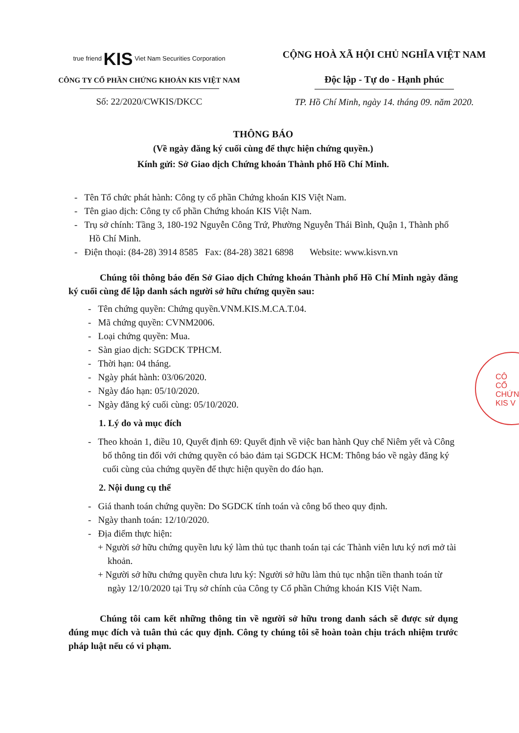true friend KIS Viet Nam Securities Corporation
CÔNG TY CỔ PHẦN CHỨNG KHOÁN KIS VIỆT NAM
Số: 22/2020/CWKIS/DKCC
CỘNG HOÀ XÃ HỘI CHỦ NGHĨA VIỆT NAM
Độc lập - Tự do - Hạnh phúc
TP. Hồ Chí Minh, ngày 14. tháng 09. năm 2020.
THÔNG BÁO
(Về ngày đăng ký cuối cùng để thực hiện chứng quyền.)
Kính gửi: Sở Giao dịch Chứng khoán Thành phố Hồ Chí Minh.
- Tên Tổ chức phát hành: Công ty cổ phần Chứng khoán KIS Việt Nam.
- Tên giao dịch: Công ty cổ phần Chứng khoán KIS Việt Nam.
- Trụ sở chính: Tầng 3, 180-192 Nguyễn Công Trứ, Phường Nguyễn Thái Bình, Quận 1, Thành phố Hồ Chí Minh.
- Điện thoại: (84-28) 3914 8585 Fax: (84-28) 3821 6898 Website: www.kisvn.vn
Chúng tôi thông báo đến Sở Giao dịch Chứng khoán Thành phố Hồ Chí Minh ngày đăng ký cuối cùng để lập danh sách người sở hữu chứng quyền sau:
- Tên chứng quyền: Chứng quyền.VNM.KIS.M.CA.T.04.
- Mã chứng quyền: CVNM2006.
- Loại chứng quyền: Mua.
- Sàn giao dịch: SGDCK TPHCM.
- Thời hạn: 04 tháng.
- Ngày phát hành: 03/06/2020.
- Ngày đáo hạn: 05/10/2020.
- Ngày đăng ký cuối cùng: 05/10/2020.
1. Lý do và mục đích
- Theo khoản 1, điều 10, Quyết định 69: Quyết định về việc ban hành Quy chế Niêm yết và Công bố thông tin đối với chứng quyền có bảo đảm tại SGDCK HCM: Thông báo về ngày đăng ký cuối cùng của chứng quyền để thực hiện quyền do đáo hạn.
2. Nội dung cụ thể
- Giá thanh toán chứng quyền: Do SGDCK tính toán và công bố theo quy định.
- Ngày thanh toán: 12/10/2020.
- Địa điểm thực hiện:
+ Người sở hữu chứng quyền lưu ký làm thủ tục thanh toán tại các Thành viên lưu ký nơi mở tài khoản.
+ Người sở hữu chứng quyền chưa lưu ký: Người sở hữu làm thủ tục nhận tiền thanh toán từ ngày 12/10/2020 tại Trụ sở chính của Công ty Cổ phần Chứng khoán KIS Việt Nam.
Chúng tôi cam kết những thông tin về người sở hữu trong danh sách sẽ được sử dụng đúng mục đích và tuân thủ các quy định. Công ty chúng tôi sẽ hoàn toàn chịu trách nhiệm trước pháp luật nếu có vi phạm.
CÔ
CỔ
CHỨN
KIS V